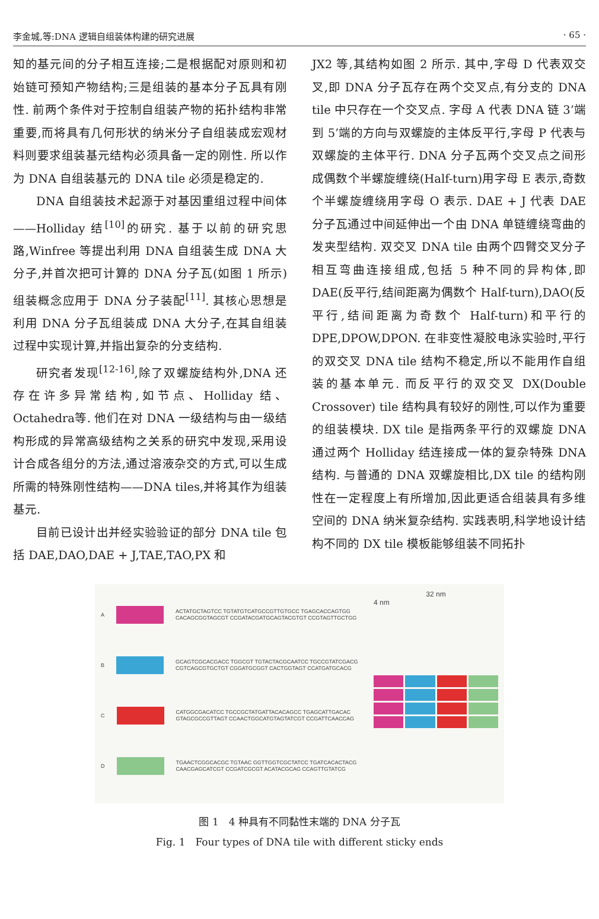李金城,等:DNA 逻辑自组装体构建的研究进展 · 65 ·
知的基元间的分子相互连接;二是根据配对原则和初始链可预知产物结构;三是组装的基本分子瓦具有刚性. 前两个条件对于控制自组装产物的拓扑结构非常重要,而将具有几何形状的纳米分子自组装成宏观材料则要求组装基元结构必须具备一定的刚性. 所以作为 DNA 自组装基元的 DNA tile 必须是稳定的.
DNA 自组装技术起源于对基因重组过程中间体——Holliday 结<sup>[10]</sup>的研究. 基于以前的研究思路,Winfree 等提出利用 DNA 自组装生成 DNA 大分子,并首次把可计算的 DNA 分子瓦(如图 1 所示)组装概念应用于 DNA 分子装配<sup>[11]</sup>. 其核心思想是利用 DNA 分子瓦组装成 DNA 大分子,在其自组装过程中实现计算,并指出复杂的分支结构.
研究者发现<sup>[12-16]</sup>,除了双螺旋结构外,DNA 还存在许多异常结构,如节点、Holliday 结、Octahedra等. 他们在对 DNA 一级结构与由一级结构形成的异常高级结构之关系的研究中发现,采用设计合成各组分的方法,通过溶液杂交的方式,可以生成所需的特殊刚性结构——DNA tiles,并将其作为组装基元.
目前已设计出并经实验验证的部分 DNA tile 包括 DAE,DAO,DAE + J,TAE,TAO,PX 和
JX2 等,其结构如图 2 所示. 其中,字母 D 代表双交叉,即 DNA 分子瓦存在两个交叉点,有分支的 DNA tile 中只存在一个交叉点. 字母 A 代表 DNA 链 3’端到 5’端的方向与双螺旋的主体反平行,字母 P 代表与双螺旋的主体平行. DNA 分子瓦两个交叉点之间形成偶数个半螺旋缠绕(Half-turn)用字母 E 表示,奇数个半螺旋缠绕用字母 O 表示. DAE + J 代表 DAE 分子瓦通过中间延伸出一个由 DNA 单链缠绕弯曲的发夹型结构. 双交叉 DNA tile 由两个四臂交叉分子相互弯曲连接组成,包括 5 种不同的异构体,即 DAE(反平行,结间距离为偶数个 Half-turn),DAO(反平行,结间距离为奇数个 Half-turn)和平行的 DPE,DPOW,DPON. 在非变性凝胶电泳实验时,平行的双交叉 DNA tile 结构不稳定,所以不能用作自组装的基本单元. 而反平行的双交叉 DX(Double Crossover) tile 结构具有较好的刚性,可以作为重要的组装模块. DX tile 是指两条平行的双螺旋 DNA 通过两个 Holliday 结连接成一体的复杂特殊 DNA 结构. 与普通的 DNA 双螺旋相比,DX tile 的结构刚性在一定程度上有所增加,因此更适合组装具有多维空间的 DNA 纳米复杂结构. 实践表明,科学地设计结构不同的 DX tile 模板能够组装不同拓扑
A
ACTATGCTAGTCC TGTATGTCATGCCGTTGTGCC TGAGCACCAGTGG
CACAGCGGTAGCGT CCGATACGATGCAGTACGTGT CCGTAGTTGCTGG
B
GCAGTCGCACGACC TGGCGT TGTACTACGCAATCC TGCCGTATCGACG
CGTCAGCGTGCTGT CGGATGCGGT CACTGGTAGT CCATGATGCACG
C
CATGGCGACATCC TGCCGCTATGATTACACAGCC TGAGCATTGACAC
GTAGCGCCGTTAGT CCAACTGGCATGTAGTATCGT CCGATTCAACCAG
D
TGAACTCGGCACGC TGTAAC GGTTGGTCGCTATCC TGATCACACTACG
CAACGAGCATCGT CCGATCGCGT ACATACGCAG CCAGTTGTATCG
32 nm
4 nm
图 1　4 种具有不同黏性末端的 DNA 分子瓦
Fig. 1　Four types of DNA tile with different sticky ends